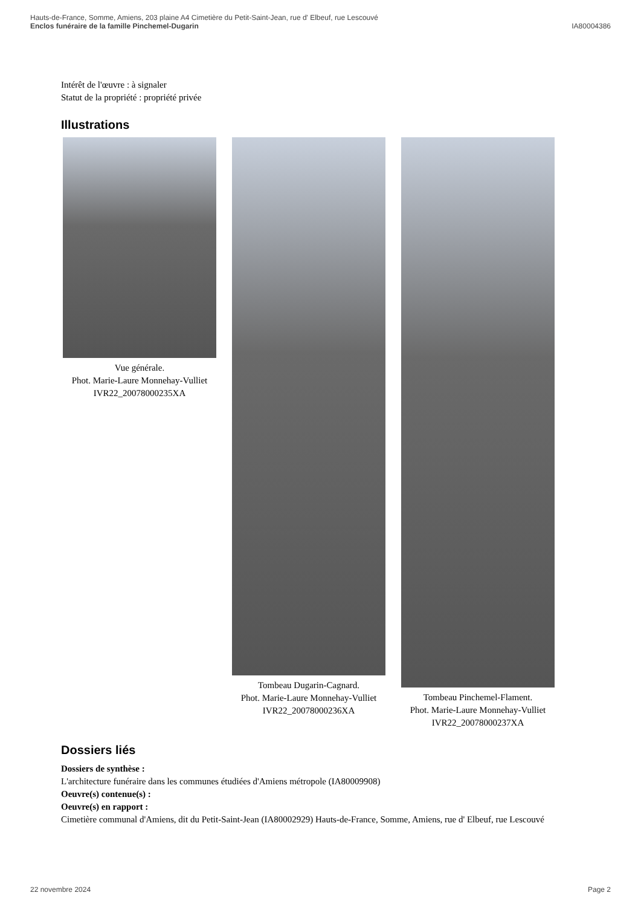Hauts-de-France, Somme, Amiens, 203 plaine A4 Cimetière du Petit-Saint-Jean, rue d' Elbeuf, rue Lescouvé
Enclos funéraire de la famille Pinchemel-Dugarin IA80004386
Intérêt de l'œuvre : à signaler
Statut de la propriété : propriété privée
Illustrations
Vue générale.
Phot. Marie-Laure Monnehay-Vulliet
IVR22_20078000235XA
Tombeau Dugarin-Cagnard.
Phot. Marie-Laure Monnehay-Vulliet
IVR22_20078000236XA
Tombeau Pinchemel-Flament.
Phot. Marie-Laure Monnehay-Vulliet
IVR22_20078000237XA
Dossiers liés
Dossiers de synthèse :
L'architecture funéraire dans les communes étudiées d'Amiens métropole (IA80009908)
Oeuvre(s) contenue(s) :
Oeuvre(s) en rapport :
Cimetière communal d'Amiens, dit du Petit-Saint-Jean (IA80002929) Hauts-de-France, Somme, Amiens, rue d' Elbeuf, rue Lescouvé
22 novembre 2024 Page 2